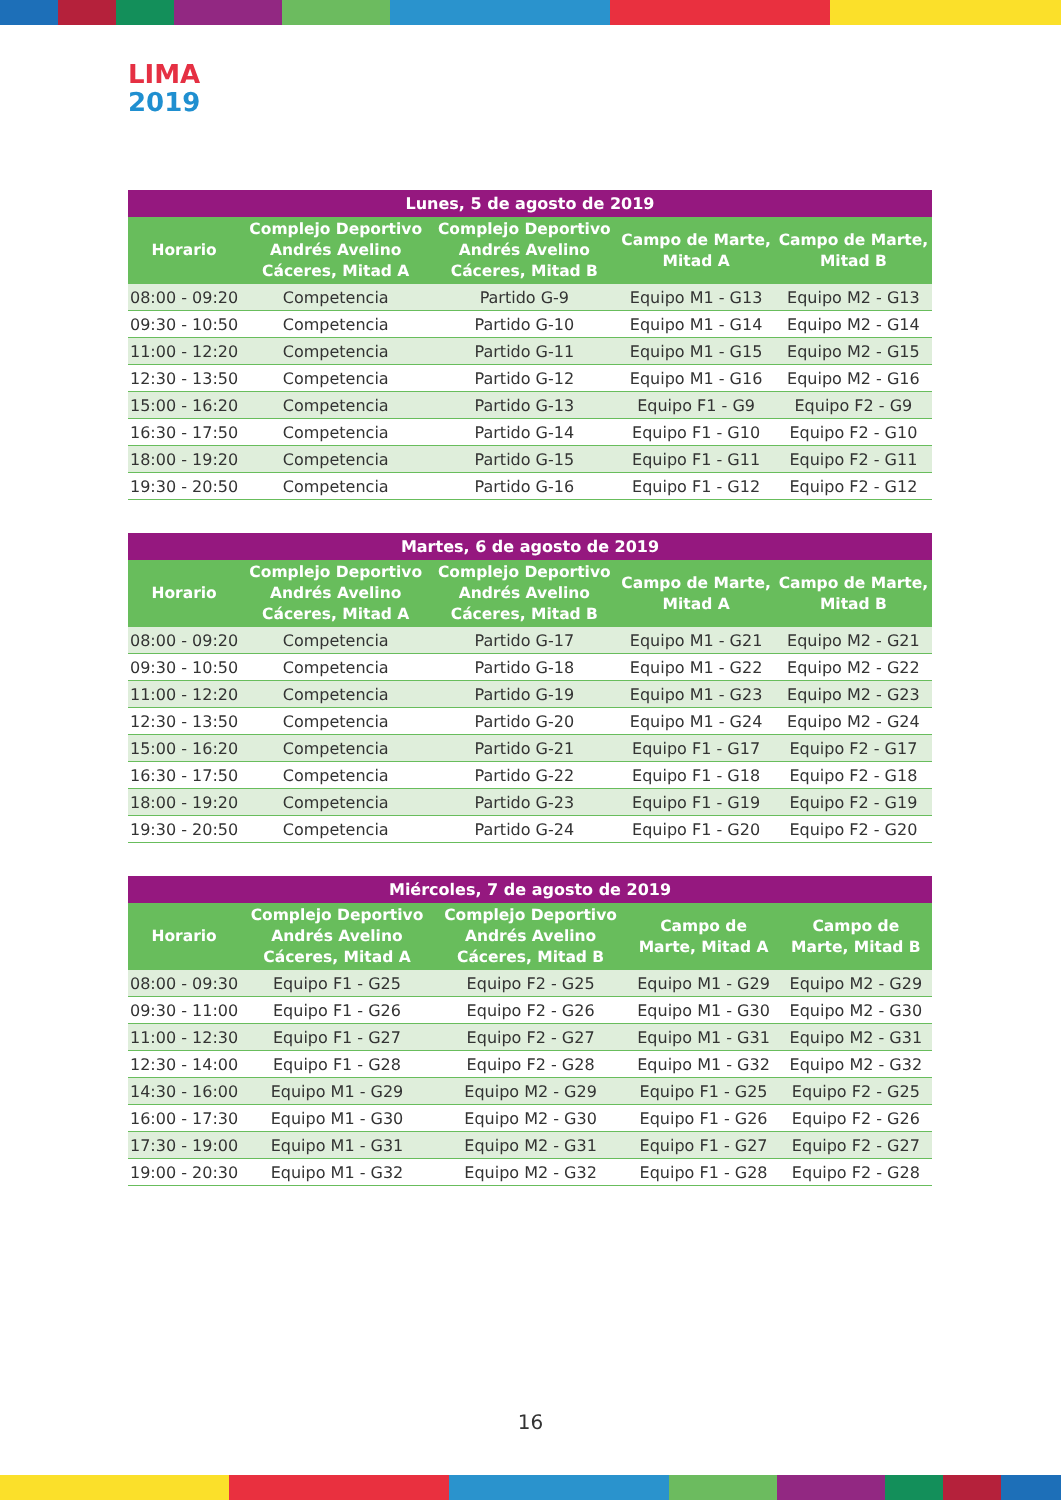LIMA
2019
| Lunes, 5 de agosto de 2019 | | | | |
| --- | --- | --- | --- | --- |
| Horario | Complejo Deportivo Andrés Avelino Cáceres, Mitad A | Complejo Deportivo Andrés Avelino Cáceres, Mitad B | Campo de Marte, Mitad A | Campo de Marte, Mitad B |
| 08:00 - 09:20 | Competencia | Partido G-9 | Equipo M1 - G13 | Equipo M2 - G13 |
| 09:30 - 10:50 | Competencia | Partido G-10 | Equipo M1 - G14 | Equipo M2 - G14 |
| 11:00 - 12:20 | Competencia | Partido G-11 | Equipo M1 - G15 | Equipo M2 - G15 |
| 12:30 - 13:50 | Competencia | Partido G-12 | Equipo M1 - G16 | Equipo M2 - G16 |
| 15:00 - 16:20 | Competencia | Partido G-13 | Equipo F1 - G9 | Equipo F2 - G9 |
| 16:30 - 17:50 | Competencia | Partido G-14 | Equipo F1 - G10 | Equipo F2 - G10 |
| 18:00 - 19:20 | Competencia | Partido G-15 | Equipo F1 - G11 | Equipo F2 - G11 |
| 19:30 - 20:50 | Competencia | Partido G-16 | Equipo F1 - G12 | Equipo F2 - G12 |
| Martes, 6 de agosto de 2019 | | | | |
| --- | --- | --- | --- | --- |
| Horario | Complejo Deportivo Andrés Avelino Cáceres, Mitad A | Complejo Deportivo Andrés Avelino Cáceres, Mitad B | Campo de Marte, Mitad A | Campo de Marte, Mitad B |
| 08:00 - 09:20 | Competencia | Partido G-17 | Equipo M1 - G21 | Equipo M2 - G21 |
| 09:30 - 10:50 | Competencia | Partido G-18 | Equipo M1 - G22 | Equipo M2 - G22 |
| 11:00 - 12:20 | Competencia | Partido G-19 | Equipo M1 - G23 | Equipo M2 - G23 |
| 12:30 - 13:50 | Competencia | Partido G-20 | Equipo M1 - G24 | Equipo M2 - G24 |
| 15:00 - 16:20 | Competencia | Partido G-21 | Equipo F1 - G17 | Equipo F2 - G17 |
| 16:30 - 17:50 | Competencia | Partido G-22 | Equipo F1 - G18 | Equipo F2 - G18 |
| 18:00 - 19:20 | Competencia | Partido G-23 | Equipo F1 - G19 | Equipo F2 - G19 |
| 19:30 - 20:50 | Competencia | Partido G-24 | Equipo F1 - G20 | Equipo F2 - G20 |
| Miércoles, 7 de agosto de 2019 | | | | |
| --- | --- | --- | --- | --- |
| Horario | Complejo Deportivo Andrés Avelino Cáceres, Mitad A | Complejo Deportivo Andrés Avelino Cáceres, Mitad B | Campo de Marte, Mitad A | Campo de Marte, Mitad B |
| 08:00 - 09:30 | Equipo F1 - G25 | Equipo F2 - G25 | Equipo M1 - G29 | Equipo M2 - G29 |
| 09:30 - 11:00 | Equipo F1 - G26 | Equipo F2 - G26 | Equipo M1 - G30 | Equipo M2 - G30 |
| 11:00 - 12:30 | Equipo F1 - G27 | Equipo F2 - G27 | Equipo M1 - G31 | Equipo M2 - G31 |
| 12:30 - 14:00 | Equipo F1 - G28 | Equipo F2 - G28 | Equipo M1 - G32 | Equipo M2 - G32 |
| 14:30 - 16:00 | Equipo M1 - G29 | Equipo M2 - G29 | Equipo F1 - G25 | Equipo F2 - G25 |
| 16:00 - 17:30 | Equipo M1 - G30 | Equipo M2 - G30 | Equipo F1 - G26 | Equipo F2 - G26 |
| 17:30 - 19:00 | Equipo M1 - G31 | Equipo M2 - G31 | Equipo F1 - G27 | Equipo F2 - G27 |
| 19:00 - 20:30 | Equipo M1 - G32 | Equipo M2 - G32 | Equipo F1 - G28 | Equipo F2 - G28 |
16